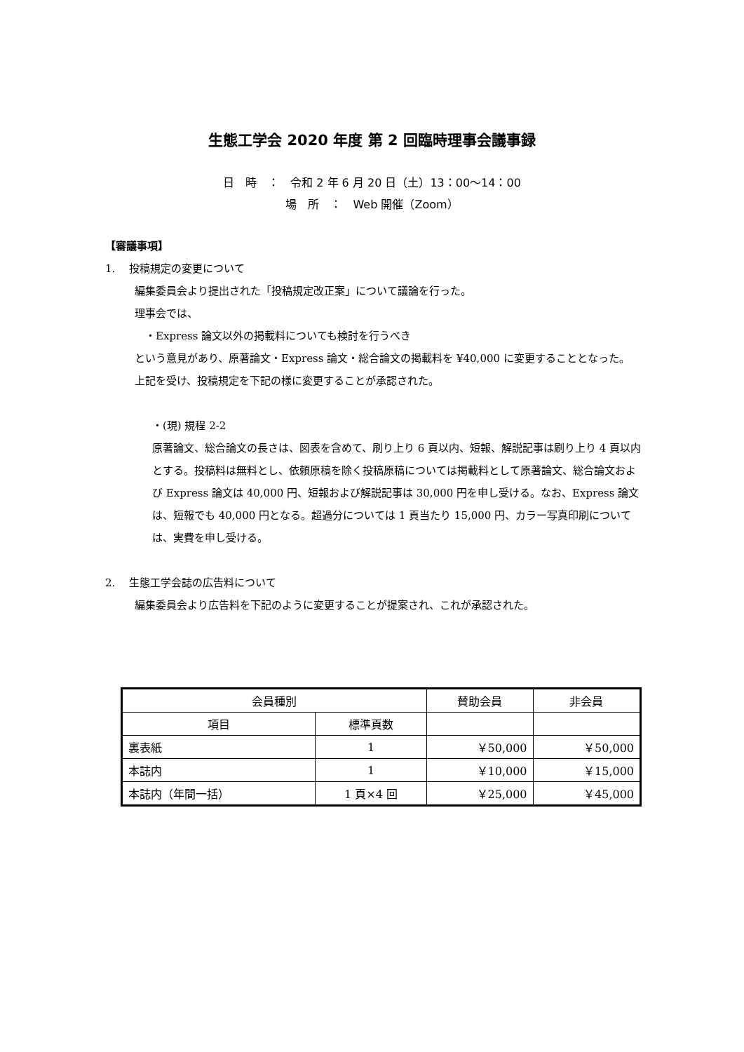生態工学会 2020 年度 第 2 回臨時理事会議事録
日　時　：　令和 2 年 6 月 20 日（土）13：00〜14：00
場　所　：　Web 開催（Zoom）
【審議事項】
1.　 投稿規定の変更について
編集委員会より提出された「投稿規定改正案」について議論を行った。
理事会では、
　・Express 論文以外の掲載料についても検討を行うべき
という意見があり、原著論文・Express 論文・総合論文の掲載料を ¥40,000 に変更することとなった。
上記を受け、投稿規定を下記の様に変更することが承認された。
・(現) 規程 2-2
原著論文、総合論文の長さは、図表を含めて、刷り上り 6 頁以内、短報、解説記事は刷り上り 4 頁以内とする。投稿料は無料とし、依頼原稿を除く投稿原稿については掲載料として原著論文、総合論文および Express 論文は 40,000 円、短報および解説記事は 30,000 円を申し受ける。なお、Express 論文は、短報でも 40,000 円となる。超過分については 1 頁当たり 15,000 円、カラー写真印刷については、実費を申し受ける。
2.　 生態工学会誌の広告料について
編集委員会より広告料を下記のように変更することが提案され、これが承認された。
| 会員種別 | | 賛助会員 | 非会員 |
| --- | --- | --- | --- |
| 項目 | 標準頁数 | | |
| 裏表紙 | 1 | ￥50,000 | ￥50,000 |
| 本誌内 | 1 | ￥10,000 | ￥15,000 |
| 本誌内（年間一括） | 1 頁×4 回 | ￥25,000 | ￥45,000 |